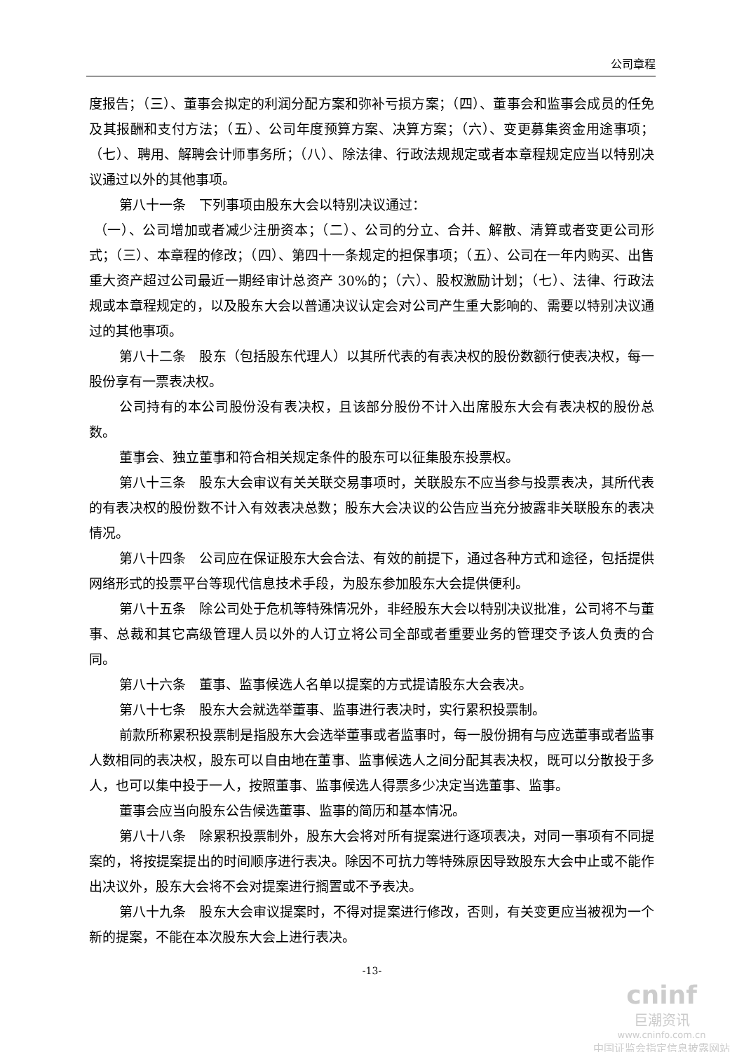公司章程
度报告；（三）、董事会拟定的利润分配方案和弥补亏损方案；（四）、董事会和监事会成员的任免及其报酬和支付方法；（五）、公司年度预算方案、决算方案；（六）、变更募集资金用途事项；（七）、聘用、解聘会计师事务所；（八）、除法律、行政法规规定或者本章程规定应当以特别决议通过以外的其他事项。
第八十一条　下列事项由股东大会以特别决议通过：
（一）、公司增加或者减少注册资本；（二）、公司的分立、合并、解散、清算或者变更公司形式；（三）、本章程的修改；（四）、第四十一条规定的担保事项；（五）、公司在一年内购买、出售重大资产超过公司最近一期经审计总资产 30%的；（六）、股权激励计划；（七）、法律、行政法规或本章程规定的，以及股东大会以普通决议认定会对公司产生重大影响的、需要以特别决议通过的其他事项。
第八十二条　股东（包括股东代理人）以其所代表的有表决权的股份数额行使表决权，每一股份享有一票表决权。
公司持有的本公司股份没有表决权，且该部分股份不计入出席股东大会有表决权的股份总数。
董事会、独立董事和符合相关规定条件的股东可以征集股东投票权。
第八十三条　股东大会审议有关关联交易事项时，关联股东不应当参与投票表决，其所代表的有表决权的股份数不计入有效表决总数；股东大会决议的公告应当充分披露非关联股东的表决情况。
第八十四条　公司应在保证股东大会合法、有效的前提下，通过各种方式和途径，包括提供网络形式的投票平台等现代信息技术手段，为股东参加股东大会提供便利。
第八十五条　除公司处于危机等特殊情况外，非经股东大会以特别决议批准，公司将不与董事、总裁和其它高级管理人员以外的人订立将公司全部或者重要业务的管理交予该人负责的合同。
第八十六条　董事、监事候选人名单以提案的方式提请股东大会表决。
第八十七条　股东大会就选举董事、监事进行表决时，实行累积投票制。
前款所称累积投票制是指股东大会选举董事或者监事时，每一股份拥有与应选董事或者监事人数相同的表决权，股东可以自由地在董事、监事候选人之间分配其表决权，既可以分散投于多人，也可以集中投于一人，按照董事、监事候选人得票多少决定当选董事、监事。
董事会应当向股东公告候选董事、监事的简历和基本情况。
第八十八条　除累积投票制外，股东大会将对所有提案进行逐项表决，对同一事项有不同提案的，将按提案提出的时间顺序进行表决。除因不可抗力等特殊原因导致股东大会中止或不能作出决议外，股东大会将不会对提案进行搁置或不予表决。
第八十九条　股东大会审议提案时，不得对提案进行修改，否则，有关变更应当被视为一个新的提案，不能在本次股东大会上进行表决。
-13-
cninf
巨潮资讯
www.cninfo.com.cn
中国证监会指定信息披露网站